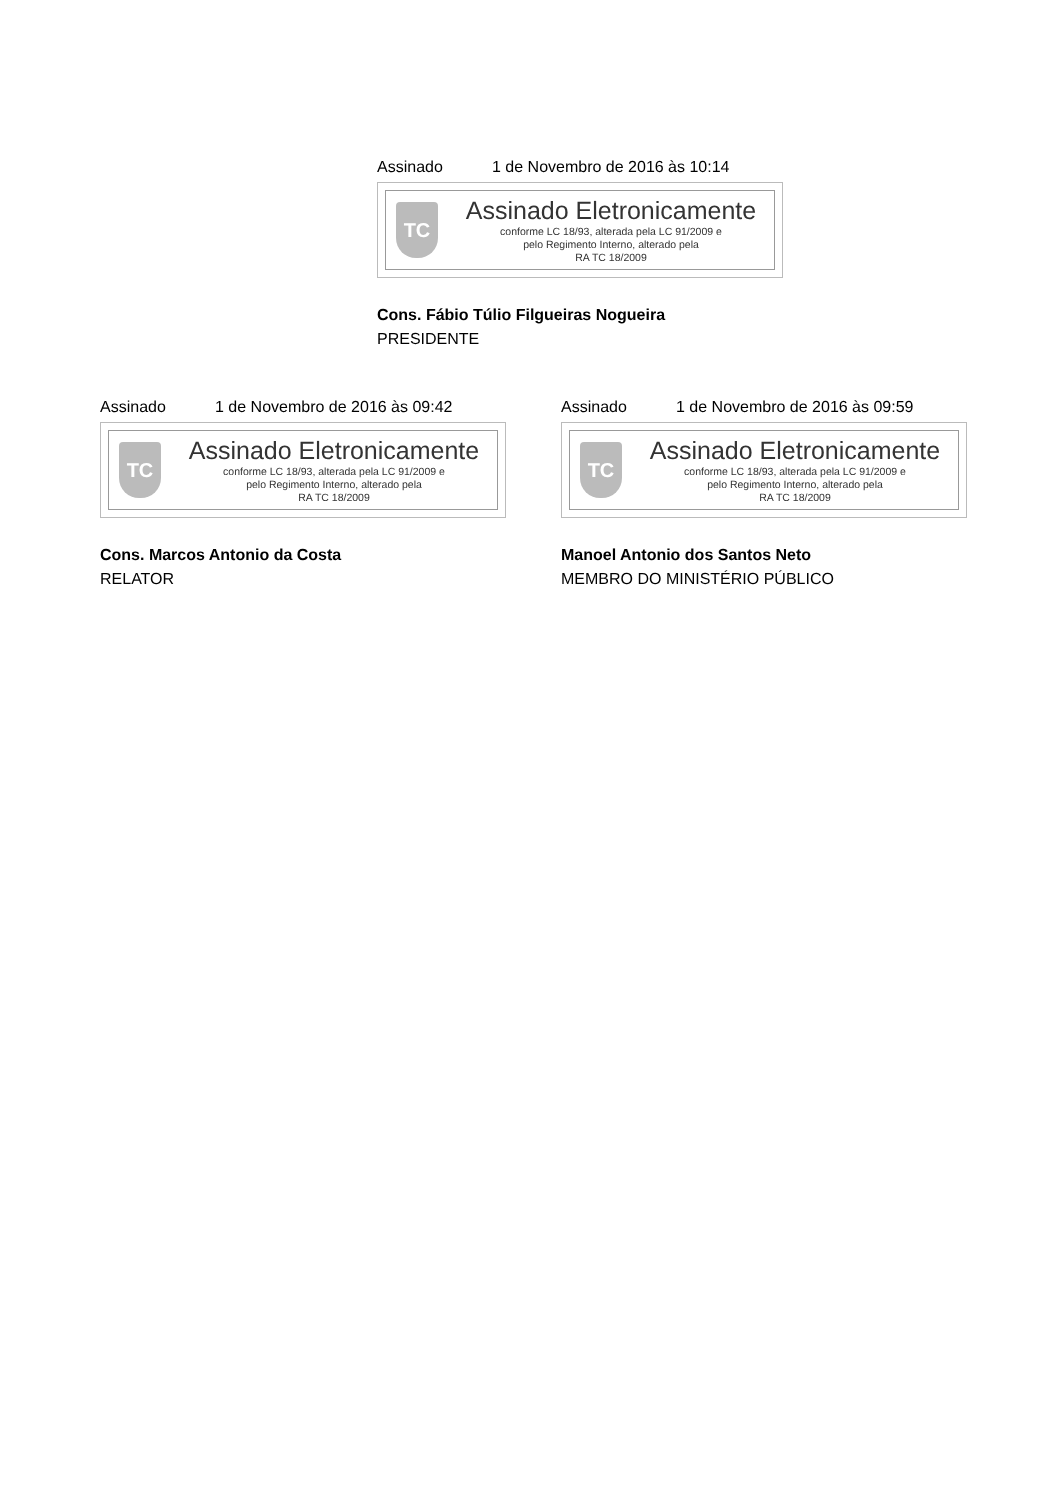Assinado 1 de Novembro de 2016 às 10:14
TC
Assinado Eletronicamente
conforme LC 18/93, alterada pela LC 91/2009 e
pelo Regimento Interno, alterado pela
RA TC 18/2009
Cons. Fábio Túlio Filgueiras Nogueira
PRESIDENTE
Assinado 1 de Novembro de 2016 às 09:42
TC
Assinado Eletronicamente
conforme LC 18/93, alterada pela LC 91/2009 e
pelo Regimento Interno, alterado pela
RA TC 18/2009
Cons. Marcos Antonio da Costa
RELATOR
Assinado 1 de Novembro de 2016 às 09:59
TC
Assinado Eletronicamente
conforme LC 18/93, alterada pela LC 91/2009 e
pelo Regimento Interno, alterado pela
RA TC 18/2009
Manoel Antonio dos Santos Neto
MEMBRO DO MINISTÉRIO PÚBLICO